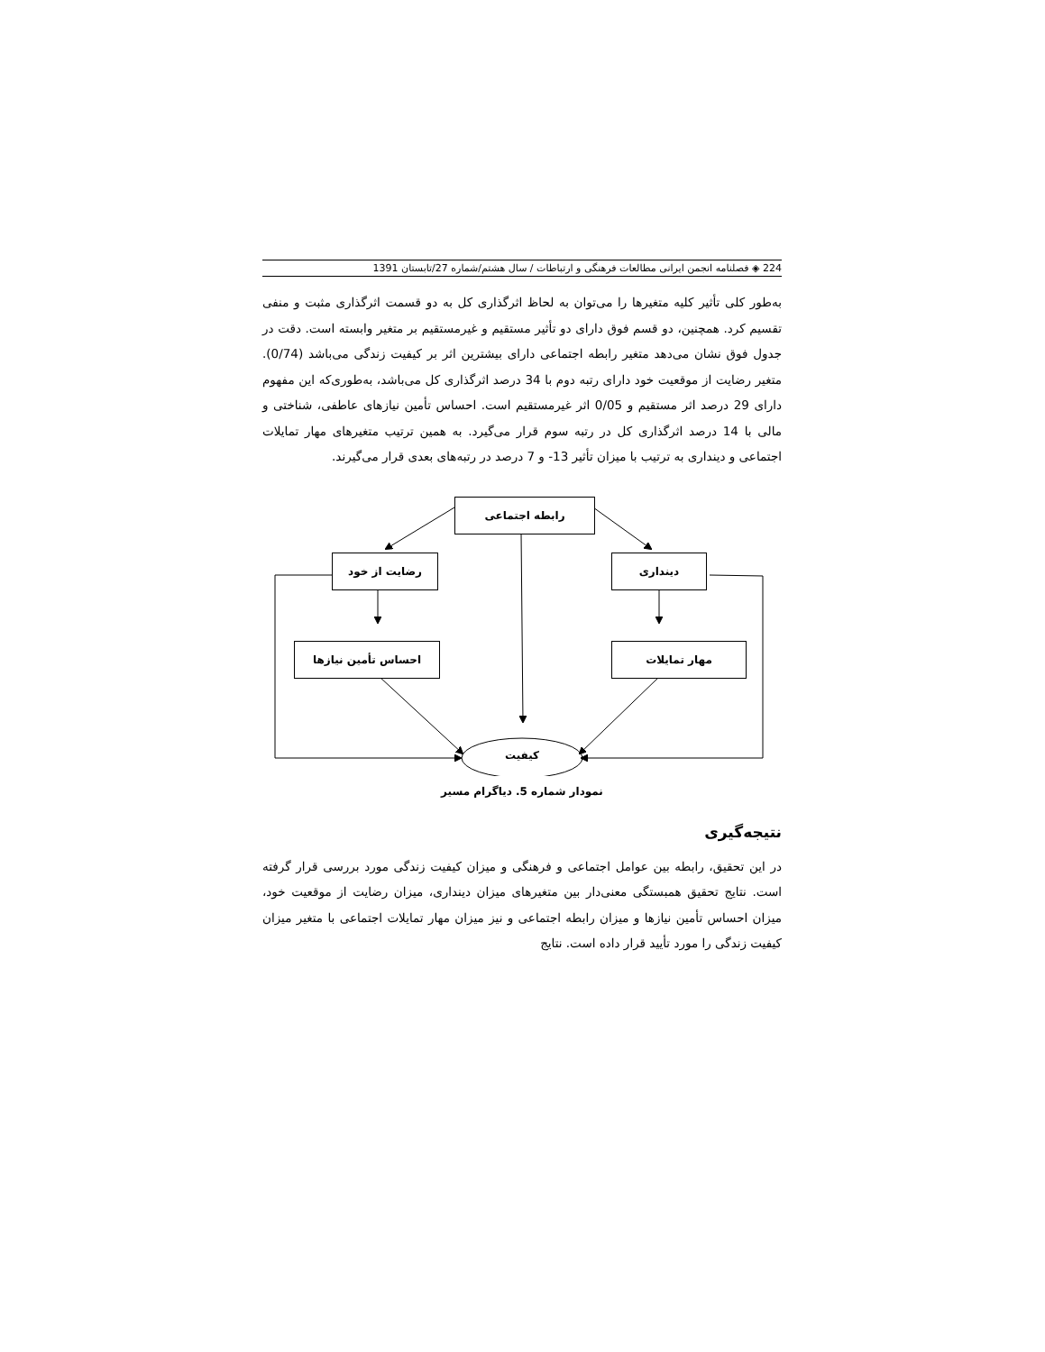224 ◈ فصلنامه انجمن ایرانی مطالعات فرهنگی و ارتباطات / سال هشتم/شماره 27/تابستان 1391
به‌طور کلی تأثیر کلیه متغیرها را می‌توان به لحاظ اثرگذاری کل به دو قسمت اثرگذاری مثبت و منفی تقسیم کرد. همچنین، دو قسم فوق دارای دو تأثیر مستقیم و غیرمستقیم بر متغیر وابسته است. دقت در جدول فوق نشان می‌دهد متغیر رابطه اجتماعی دارای بیشترین اثر بر کیفیت زندگی می‌باشد (0/74). متغیر رضایت از موقعیت خود دارای رتبه دوم با 34 درصد اثرگذاری کل می‌باشد، به‌طوری‌که این مفهوم دارای 29 درصد اثر مستقیم و 0/05 اثر غیرمستقیم است. احساس تأمین نیازهای عاطفی، شناختی و مالی با 14 درصد اثرگذاری کل در رتبه سوم قرار می‌گیرد. به همین ترتیب متغیرهای مهار تمایلات اجتماعی و دینداری به ترتیب با میزان تأثیر 13- و 7 درصد در رتبه‌های بعدی قرار می‌گیرند.
رابطه اجتماعی
رضایت از خود دینداری
احساس تأمین نیازها مهار تمایلات
کیفیت
نمودار شماره 5. دیاگرام مسیر
نتیجه‌گیری
در این تحقیق، رابطه بین عوامل اجتماعی و فرهنگی و میزان کیفیت زندگی مورد بررسی قرار گرفته است. نتایج تحقیق همبستگی معنی‌دار بین متغیرهای میزان دینداری، میزان رضایت از موقعیت خود، میزان احساس تأمین نیازها و میزان رابطه اجتماعی و نیز میزان مهار تمایلات اجتماعی با متغیر میزان کیفیت زندگی را مورد تأیید قرار داده است. نتایج